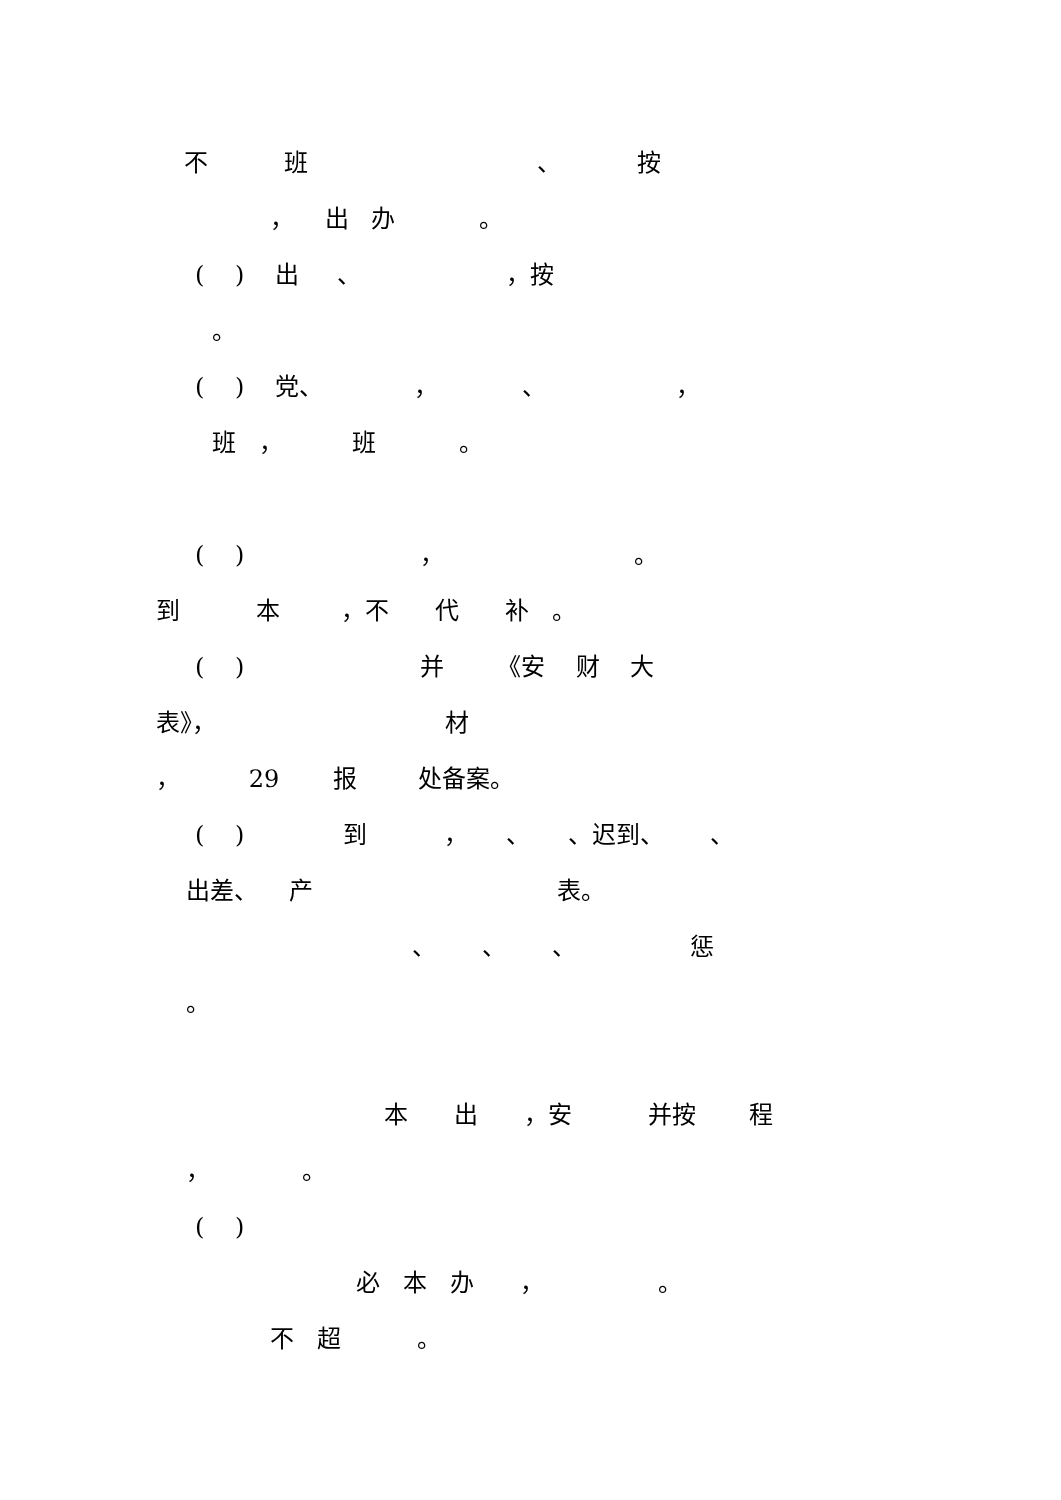不 班 、 按
， 出 办 。
( ) 出 、 ，按
。
( ) 党、 ， 、 ，
班 ， 班 。
( ) ， 。
到 本 ，不 代 补 。
( ) 并 《安 财 大
表》， 材
， 29 报 处备案。
( ) 到 ， 、 、迟到、 、
出差、 产 表。
、 、 、 惩
。
本 出 ，安 并按 程
， 。
( )
必 本 办 ， 。
不 超 。